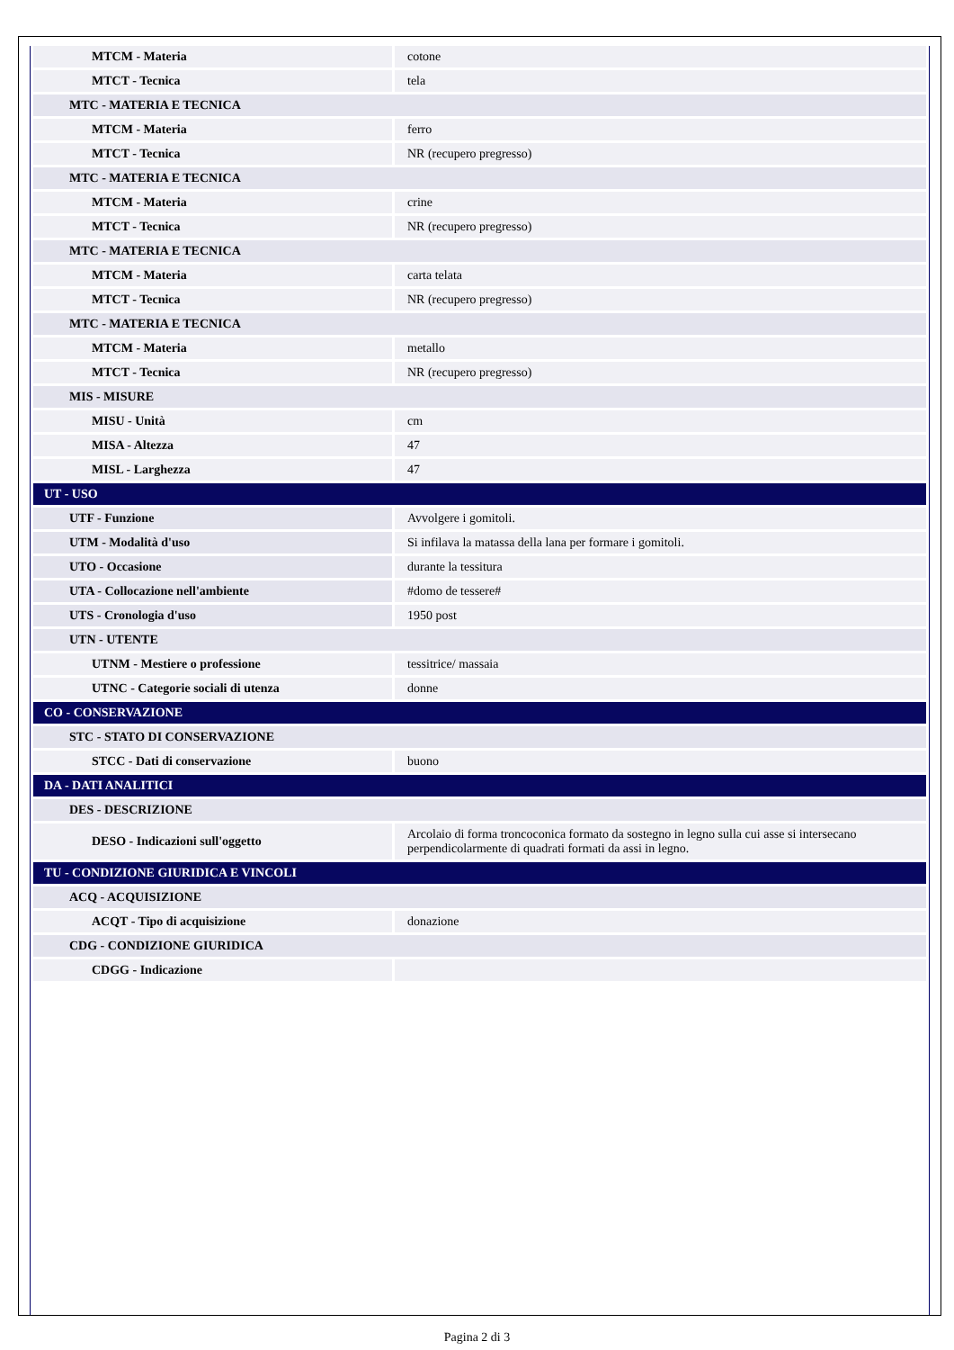| MTCM - Materia | cotone |
| MTCT - Tecnica | tela |
| MTC - MATERIA E TECNICA | |
| MTCM - Materia | ferro |
| MTCT - Tecnica | NR (recupero pregresso) |
| MTC - MATERIA E TECNICA | |
| MTCM - Materia | crine |
| MTCT - Tecnica | NR (recupero pregresso) |
| MTC - MATERIA E TECNICA | |
| MTCM - Materia | carta telata |
| MTCT - Tecnica | NR (recupero pregresso) |
| MTC - MATERIA E TECNICA | |
| MTCM - Materia | metallo |
| MTCT - Tecnica | NR (recupero pregresso) |
| MIS - MISURE | |
| MISU - Unità | cm |
| MISA - Altezza | 47 |
| MISL - Larghezza | 47 |
| UT - USO | |
| UTF - Funzione | Avvolgere i gomitoli. |
| UTM - Modalità d'uso | Si infilava la matassa della lana per formare i gomitoli. |
| UTO - Occasione | durante la tessitura |
| UTA - Collocazione nell'ambiente | #domo de tessere# |
| UTS - Cronologia d'uso | 1950 post |
| UTN - UTENTE | |
| UTNM - Mestiere o professione | tessitrice/ massaia |
| UTNC - Categorie sociali di utenza | donne |
| CO - CONSERVAZIONE | |
| STC - STATO DI CONSERVAZIONE | |
| STCC - Dati di conservazione | buono |
| DA - DATI ANALITICI | |
| DES - DESCRIZIONE | |
| DESO - Indicazioni sull'oggetto | Arcolaio di forma troncoconica formato da sostegno in legno sulla cui asse si intersecano perpendicolarmente di quadrati formati da assi in legno. |
| TU - CONDIZIONE GIURIDICA E VINCOLI | |
| ACQ - ACQUISIZIONE | |
| ACQT - Tipo di acquisizione | donazione |
| CDG - CONDIZIONE GIURIDICA | |
| CDGG - Indicazione | |
Pagina 2 di 3